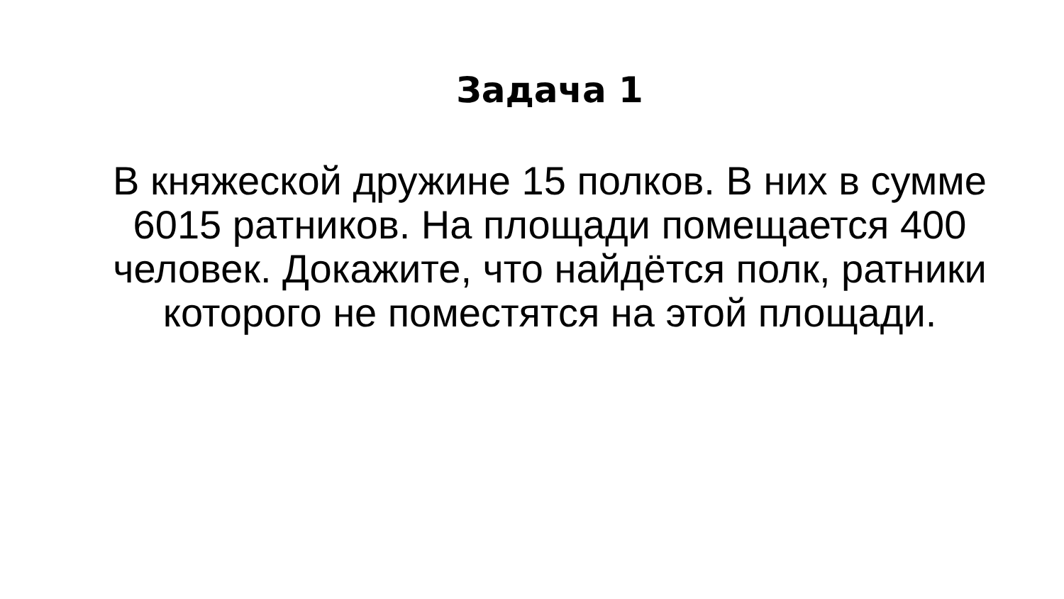Задача 1
В княжеской дружине 15 полков. В них в сумме 6015 ратников. На площади помещается 400 человек. Докажите, что найдётся полк, ратники которого не поместятся на этой площади.